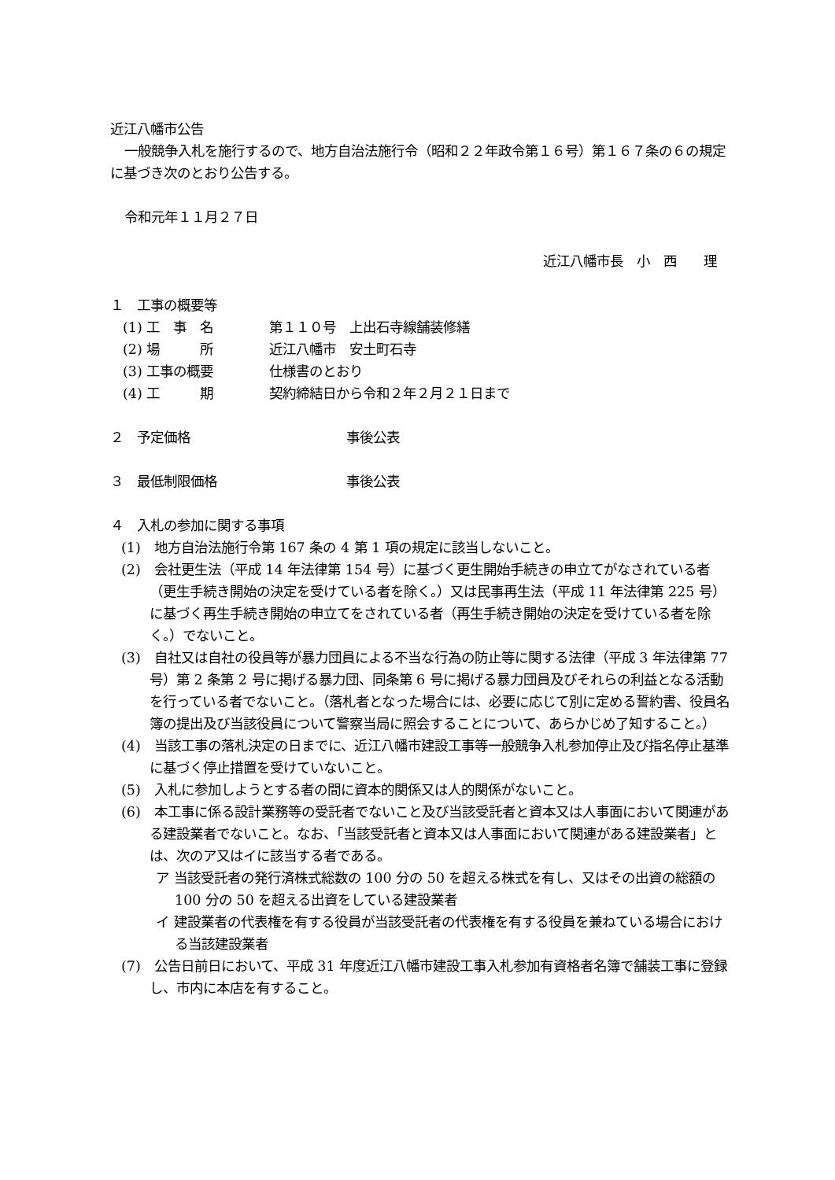近江八幡市公告
一般競争入札を施行するので、地方自治法施行令（昭和２２年政令第１６号）第１６７条の６の規定に基づき次のとおり公告する。
令和元年１１月２７日
近江八幡市長　小　西　　理
１　工事の概要等
(1) 工　事　名 第１１０号　上出石寺線舗装修繕
(2) 場　　　所 近江八幡市　安土町石寺
(3) 工事の概要 仕様書のとおり
(4) 工　　　期 契約締結日から令和２年２月２１日まで
２　予定価格 事後公表
３　最低制限価格 事後公表
４　入札の参加に関する事項
(1)　地方自治法施行令第 167 条の 4 第 1 項の規定に該当しないこと。
(2)　会社更生法（平成 14 年法律第 154 号）に基づく更生開始手続きの申立てがなされている者（更生手続き開始の決定を受けている者を除く。）又は民事再生法（平成 11 年法律第 225 号）に基づく再生手続き開始の申立てをされている者（再生手続き開始の決定を受けている者を除く。）でないこと。
(3)　自社又は自社の役員等が暴力団員による不当な行為の防止等に関する法律（平成 3 年法律第 77 号）第 2 条第 2 号に掲げる暴力団、同条第 6 号に掲げる暴力団員及びそれらの利益となる活動を行っている者でないこと。（落札者となった場合には、必要に応じて別に定める誓約書、役員名簿の提出及び当該役員について警察当局に照会することについて、あらかじめ了知すること。）
(4)　当該工事の落札決定の日までに、近江八幡市建設工事等一般競争入札参加停止及び指名停止基準に基づく停止措置を受けていないこと。
(5)　入札に参加しようとする者の間に資本的関係又は人的関係がないこと。
(6)　本工事に係る設計業務等の受託者でないこと及び当該受託者と資本又は人事面において関連がある建設業者でないこと。なお、「当該受託者と資本又は人事面において関連がある建設業者」とは、次のア又はイに該当する者である。
ア 当該受託者の発行済株式総数の 100 分の 50 を超える株式を有し、又はその出資の総額の 100 分の 50 を超える出資をしている建設業者
イ 建設業者の代表権を有する役員が当該受託者の代表権を有する役員を兼ねている場合における当該建設業者
(7)　公告日前日において、平成 31 年度近江八幡市建設工事入札参加有資格者名簿で舗装工事に登録し、市内に本店を有すること。